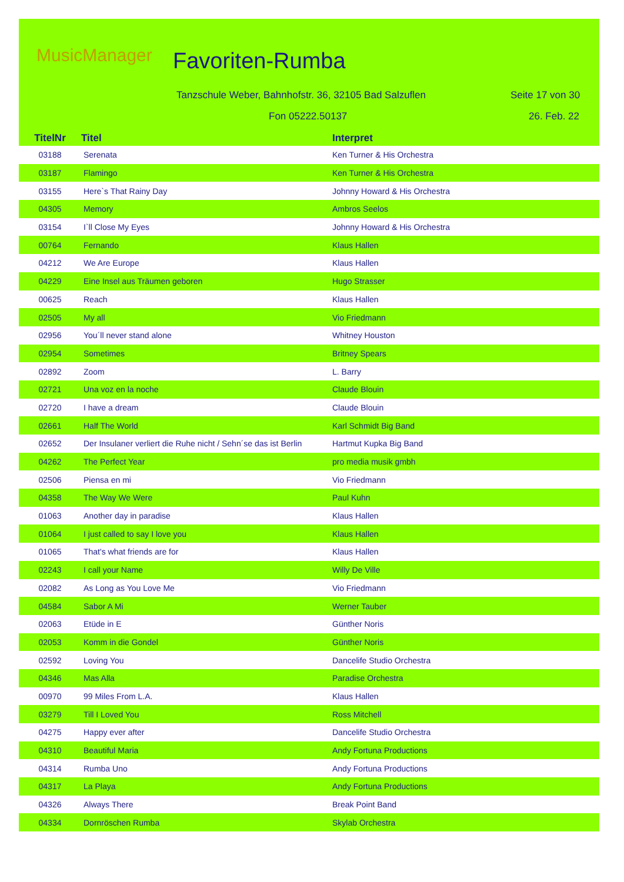MusicManager Favoriten-Rumba
Tanzschule Weber, Bahnhofstr. 36, 32105 Bad Salzuflen
Seite 17 von 30
Fon 05222.50137 26. Feb. 22
| TitelNr | Titel | Interpret |
| --- | --- | --- |
| 03188 | Serenata | Ken Turner & His Orchestra |
| 03187 | Flamingo | Ken Turner & His Orchestra |
| 03155 | Here`s That Rainy Day | Johnny Howard & His Orchestra |
| 04305 | Memory | Ambros Seelos |
| 03154 | I`ll Close My Eyes | Johnny Howard & His Orchestra |
| 00764 | Fernando | Klaus Hallen |
| 04212 | We Are Europe | Klaus Hallen |
| 04229 | Eine Insel aus Träumen geboren | Hugo Strasser |
| 00625 | Reach | Klaus Hallen |
| 02505 | My all | Vio Friedmann |
| 02956 | You´ll never stand alone | Whitney Houston |
| 02954 | Sometimes | Britney Spears |
| 02892 | Zoom | L. Barry |
| 02721 | Una voz en la noche | Claude Blouin |
| 02720 | I have a dream | Claude Blouin |
| 02661 | Half The World | Karl Schmidt Big Band |
| 02652 | Der Insulaner verliert die Ruhe nicht / Sehn´se das ist Berlin | Hartmut Kupka Big Band |
| 04262 | The Perfect Year | pro media musik gmbh |
| 02506 | Piensa en mi | Vio Friedmann |
| 04358 | The Way We Were | Paul Kuhn |
| 01063 | Another day in paradise | Klaus Hallen |
| 01064 | I just called to say I love you | Klaus Hallen |
| 01065 | That's what friends are for | Klaus Hallen |
| 02243 | I call your Name | Willy De Ville |
| 02082 | As Long as You Love Me | Vio Friedmann |
| 04584 | Sabor A Mi | Werner Tauber |
| 02063 | Etüde in E | Günther Noris |
| 02053 | Komm in die Gondel | Günther Noris |
| 02592 | Loving You | Dancelife Studio Orchestra |
| 04346 | Mas Alla | Paradise Orchestra |
| 00970 | 99 Miles From L.A. | Klaus Hallen |
| 03279 | Till I Loved You | Ross Mitchell |
| 04275 | Happy ever after | Dancelife Studio Orchestra |
| 04310 | Beautiful Maria | Andy Fortuna Productions |
| 04314 | Rumba Uno | Andy Fortuna Productions |
| 04317 | La Playa | Andy Fortuna Productions |
| 04326 | Always There | Break Point Band |
| 04334 | Dornröschen Rumba | Skylab Orchestra |